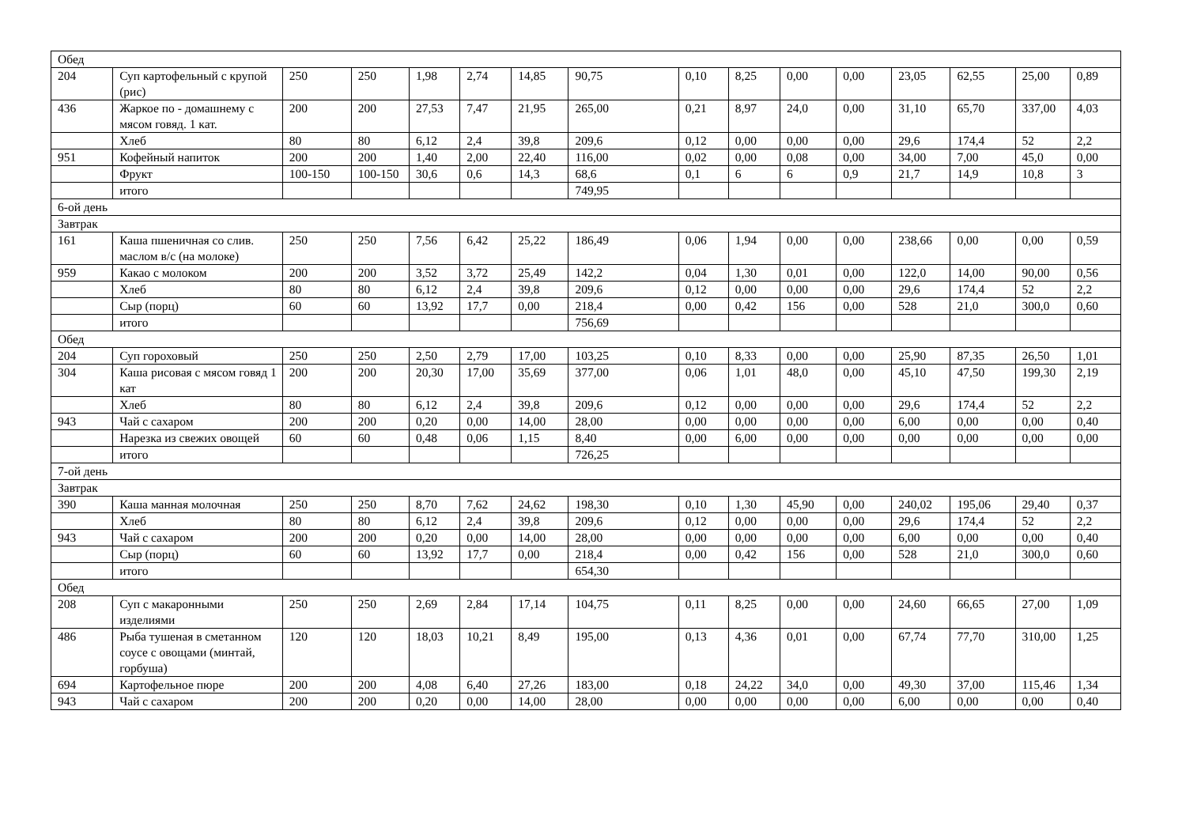| Обед | | | | | | | | | | | | | | | |
| 204 | Суп картофельный с крупой (рис) | 250 | 250 | 1,98 | 2,74 | 14,85 | 90,75 | 0,10 | 8,25 | 0,00 | 0,00 | 23,05 | 62,55 | 25,00 | 0,89 |
| 436 | Жаркое по - домашнему с мясом говяд. 1 кат. | 200 | 200 | 27,53 | 7,47 | 21,95 | 265,00 | 0,21 | 8,97 | 24,0 | 0,00 | 31,10 | 65,70 | 337,00 | 4,03 |
| | Хлеб | 80 | 80 | 6,12 | 2,4 | 39,8 | 209,6 | 0,12 | 0,00 | 0,00 | 0,00 | 29,6 | 174,4 | 52 | 2,2 |
| 951 | Кофейный напиток | 200 | 200 | 1,40 | 2,00 | 22,40 | 116,00 | 0,02 | 0,00 | 0,08 | 0,00 | 34,00 | 7,00 | 45,0 | 0,00 |
| | Фрукт | 100-150 | 100-150 | 30,6 | 0,6 | 14,3 | 68,6 | 0,1 | 6 | 6 | 0,9 | 21,7 | 14,9 | 10,8 | 3 |
| | итого | | | | | | 749,95 | | | | | | | | |
| 6-ой день | | | | | | | | | | | | | | | |
| Завтрак | | | | | | | | | | | | | | | |
| 161 | Каша пшеничная со слив. маслом в/с (на молоке) | 250 | 250 | 7,56 | 6,42 | 25,22 | 186,49 | 0,06 | 1,94 | 0,00 | 0,00 | 238,66 | 0,00 | 0,00 | 0,59 |
| 959 | Какао с молоком | 200 | 200 | 3,52 | 3,72 | 25,49 | 142,2 | 0,04 | 1,30 | 0,01 | 0,00 | 122,0 | 14,00 | 90,00 | 0,56 |
| | Хлеб | 80 | 80 | 6,12 | 2,4 | 39,8 | 209,6 | 0,12 | 0,00 | 0,00 | 0,00 | 29,6 | 174,4 | 52 | 2,2 |
| | Сыр (порц) | 60 | 60 | 13,92 | 17,7 | 0,00 | 218,4 | 0,00 | 0,42 | 156 | 0,00 | 528 | 21,0 | 300,0 | 0,60 |
| | итого | | | | | | 756,69 | | | | | | | | |
| Обед | | | | | | | | | | | | | | | |
| 204 | Суп гороховый | 250 | 250 | 2,50 | 2,79 | 17,00 | 103,25 | 0,10 | 8,33 | 0,00 | 0,00 | 25,90 | 87,35 | 26,50 | 1,01 |
| 304 | Каша рисовая с мясом говяд 1 кат | 200 | 200 | 20,30 | 17,00 | 35,69 | 377,00 | 0,06 | 1,01 | 48,0 | 0,00 | 45,10 | 47,50 | 199,30 | 2,19 |
| | Хлеб | 80 | 80 | 6,12 | 2,4 | 39,8 | 209,6 | 0,12 | 0,00 | 0,00 | 0,00 | 29,6 | 174,4 | 52 | 2,2 |
| 943 | Чай с сахаром | 200 | 200 | 0,20 | 0,00 | 14,00 | 28,00 | 0,00 | 0,00 | 0,00 | 0,00 | 6,00 | 0,00 | 0,00 | 0,40 |
| | Нарезка из свежих овощей | 60 | 60 | 0,48 | 0,06 | 1,15 | 8,40 | 0,00 | 6,00 | 0,00 | 0,00 | 0,00 | 0,00 | 0,00 | 0,00 |
| | итого | | | | | | 726,25 | | | | | | | | |
| 7-ой день | | | | | | | | | | | | | | | |
| Завтрак | | | | | | | | | | | | | | | |
| 390 | Каша манная молочная | 250 | 250 | 8,70 | 7,62 | 24,62 | 198,30 | 0,10 | 1,30 | 45,90 | 0,00 | 240,02 | 195,06 | 29,40 | 0,37 |
| | Хлеб | 80 | 80 | 6,12 | 2,4 | 39,8 | 209,6 | 0,12 | 0,00 | 0,00 | 0,00 | 29,6 | 174,4 | 52 | 2,2 |
| 943 | Чай с сахаром | 200 | 200 | 0,20 | 0,00 | 14,00 | 28,00 | 0,00 | 0,00 | 0,00 | 0,00 | 6,00 | 0,00 | 0,00 | 0,40 |
| | Сыр (порц) | 60 | 60 | 13,92 | 17,7 | 0,00 | 218,4 | 0,00 | 0,42 | 156 | 0,00 | 528 | 21,0 | 300,0 | 0,60 |
| | итого | | | | | | 654,30 | | | | | | | | |
| Обед | | | | | | | | | | | | | | | |
| 208 | Суп с макаронными изделиями | 250 | 250 | 2,69 | 2,84 | 17,14 | 104,75 | 0,11 | 8,25 | 0,00 | 0,00 | 24,60 | 66,65 | 27,00 | 1,09 |
| 486 | Рыба тушеная в сметанном соусе с овощами (минтай, горбуша) | 120 | 120 | 18,03 | 10,21 | 8,49 | 195,00 | 0,13 | 4,36 | 0,01 | 0,00 | 67,74 | 77,70 | 310,00 | 1,25 |
| 694 | Картофельное пюре | 200 | 200 | 4,08 | 6,40 | 27,26 | 183,00 | 0,18 | 24,22 | 34,0 | 0,00 | 49,30 | 37,00 | 115,46 | 1,34 |
| 943 | Чай с сахаром | 200 | 200 | 0,20 | 0,00 | 14,00 | 28,00 | 0,00 | 0,00 | 0,00 | 0,00 | 6,00 | 0,00 | 0,00 | 0,40 |